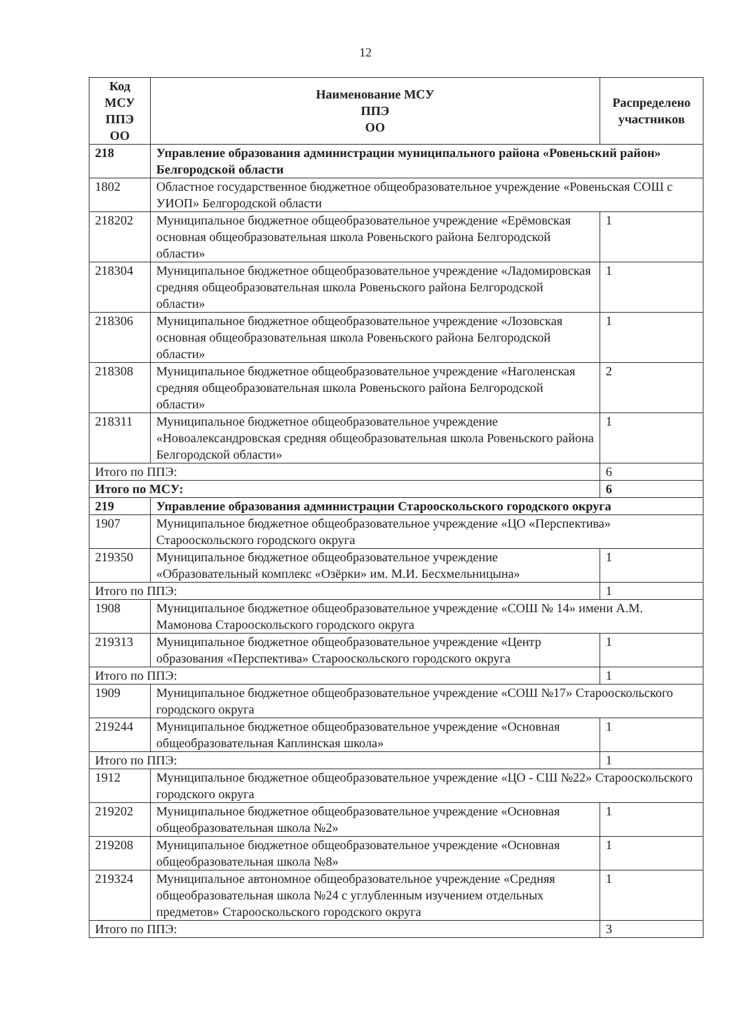12
| Код МСУ ППЭ ОО | Наименование МСУ ППЭ ОО | Распределено участников |
| --- | --- | --- |
| 218 | Управление образования администрации муниципального района «Ровеньский район» Белгородской области | |
| 1802 | Областное государственное бюджетное общеобразовательное учреждение «Ровеньская СОШ с УИОП» Белгородской области | |
| 218202 | Муниципальное бюджетное общеобразовательное учреждение «Ерёмовская основная общеобразовательная школа Ровеньского района Белгородской области» | 1 |
| 218304 | Муниципальное бюджетное общеобразовательное учреждение «Ладомировская средняя общеобразовательная школа Ровеньского района Белгородской области» | 1 |
| 218306 | Муниципальное бюджетное общеобразовательное учреждение «Лозовская основная общеобразовательная школа Ровеньского района Белгородской области» | 1 |
| 218308 | Муниципальное бюджетное общеобразовательное учреждение «Наголенская средняя общеобразовательная школа Ровеньского района Белгородской области» | 2 |
| 218311 | Муниципальное бюджетное общеобразовательное учреждение «Новоалександровская средняя общеобразовательная школа Ровеньского района Белгородской области» | 1 |
| Итого по ППЭ: | | 6 |
| Итого по МСУ: | | 6 |
| 219 | Управление образования администрации Старооскольского городского округа | |
| 1907 | Муниципальное бюджетное общеобразовательное учреждение «ЦО «Перспектива» Старооскольского городского округа | |
| 219350 | Муниципальное бюджетное общеобразовательное учреждение «Образовательный комплекс «Озёрки» им. М.И. Бесхмельницына» | 1 |
| Итого по ППЭ: | | 1 |
| 1908 | Муниципальное бюджетное общеобразовательное учреждение «СОШ № 14» имени А.М. Мамонова Старооскольского городского округа | |
| 219313 | Муниципальное бюджетное общеобразовательное учреждение «Центр образования «Перспектива» Старооскольского городского округа | 1 |
| Итого по ППЭ: | | 1 |
| 1909 | Муниципальное бюджетное общеобразовательное учреждение «СОШ №17» Старооскольского городского округа | |
| 219244 | Муниципальное бюджетное общеобразовательное учреждение «Основная общеобразовательная Каплинская школа» | 1 |
| Итого по ППЭ: | | 1 |
| 1912 | Муниципальное бюджетное общеобразовательное учреждение «ЦО - СШ №22» Старооскольского городского округа | |
| 219202 | Муниципальное бюджетное общеобразовательное учреждение «Основная общеобразовательная школа №2» | 1 |
| 219208 | Муниципальное бюджетное общеобразовательное учреждение «Основная общеобразовательная школа №8» | 1 |
| 219324 | Муниципальное автономное общеобразовательное учреждение «Средняя общеобразовательная школа №24 с углубленным изучением отдельных предметов» Старооскольского городского округа | 1 |
| Итого по ППЭ: | | 3 |